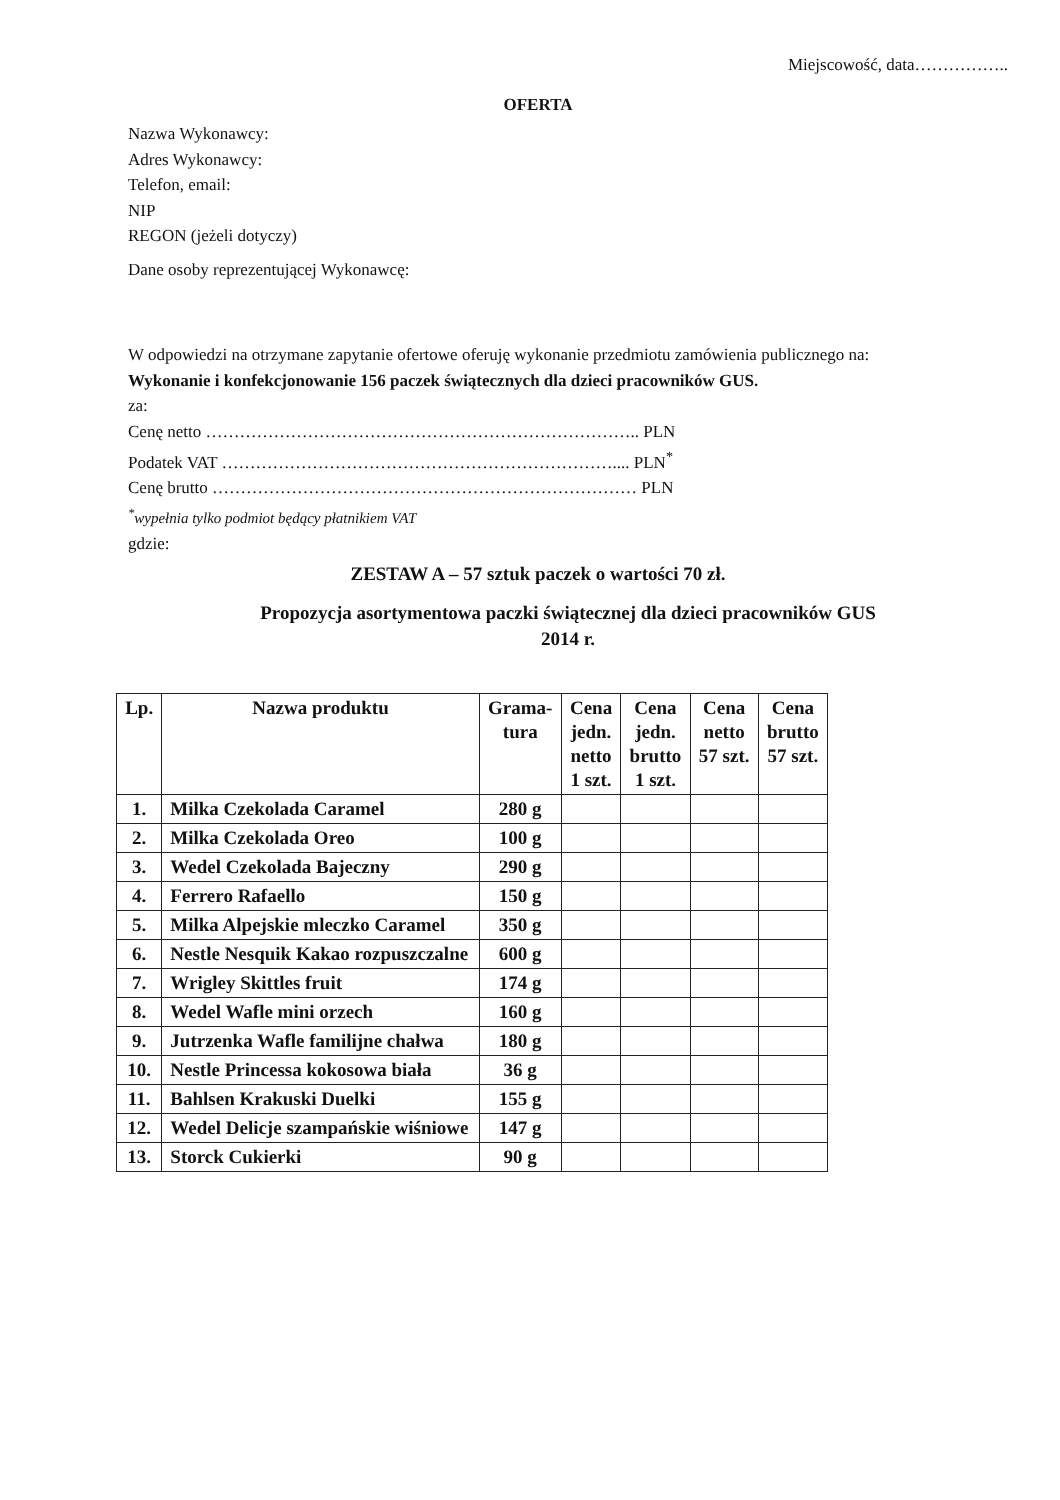Miejscowość, data……………..
OFERTA
Nazwa Wykonawcy:
Adres Wykonawcy:
Telefon, email:
NIP
REGON (jeżeli dotyczy)
Dane osoby reprezentującej Wykonawcę:
W odpowiedzi na otrzymane zapytanie ofertowe oferuję wykonanie przedmiotu zamówienia publicznego na:
Wykonanie i konfekcjonowanie 156 paczek świątecznych dla dzieci pracowników GUS.
za:
Cenę netto ………………………………………………………………….. PLN
Podatek VAT …………………………………………………………….... PLN<sup>*</sup>
Cenę brutto ………………………………………………………………… PLN
<sup>*</sup> wypełnia tylko podmiot będący płatnikiem VAT
gdzie:
ZESTAW A – 57 sztuk paczek o wartości 70 zł.
Propozycja asortymentowa paczki świątecznej dla dzieci pracowników GUS
2014 r.
| Lp. | Nazwa produktu | Grama- tura | Cena jedn. netto 1 szt. | Cena jedn. brutto 1 szt. | Cena netto 57 szt. | Cena brutto 57 szt. |
| --- | --- | --- | --- | --- | --- | --- |
| 1. | Milka Czekolada Caramel | 280 g | | | | |
| 2. | Milka Czekolada Oreo | 100 g | | | | |
| 3. | Wedel Czekolada Bajeczny | 290 g | | | | |
| 4. | Ferrero Rafaello | 150 g | | | | |
| 5. | Milka Alpejskie mleczko Caramel | 350 g | | | | |
| 6. | Nestle Nesquik Kakao rozpuszczalne | 600 g | | | | |
| 7. | Wrigley Skittles fruit | 174 g | | | | |
| 8. | Wedel Wafle mini orzech | 160 g | | | | |
| 9. | Jutrzenka Wafle familijne chałwa | 180 g | | | | |
| 10. | Nestle Princessa kokosowa biała | 36 g | | | | |
| 11. | Bahlsen Krakuski Duelki | 155 g | | | | |
| 12. | Wedel Delicje szampańskie wiśniowe | 147 g | | | | |
| 13. | Storck Cukierki | 90 g | | | | |